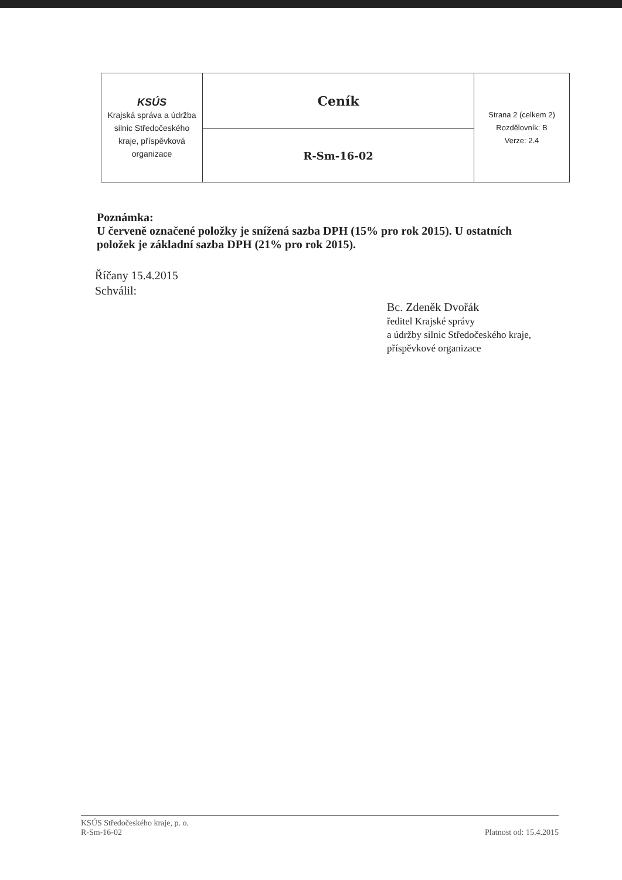| KSÚS Krajská správa a údržba silnic Středočeského kraje, příspěvková organizace | Ceník | Strana 2 (celkem 2) Rozdělovník: B Verze: 2.4 |
| | R-Sm-16-02 | |
Poznámka:
U červeně označené položky je snížená sazba DPH (15% pro rok 2015). U ostatních položek je základní sazba DPH (21% pro rok 2015).
Říčany 15.4.2015
Schválil:
Bc. Zdeněk Dvořák
ředitel Krajské správy
a údržby silnic Středočeského kraje,
příspěvkové organizace
KSÚS Středočeského kraje, p. o.
R-Sm-16-02
Platnost od: 15.4.2015